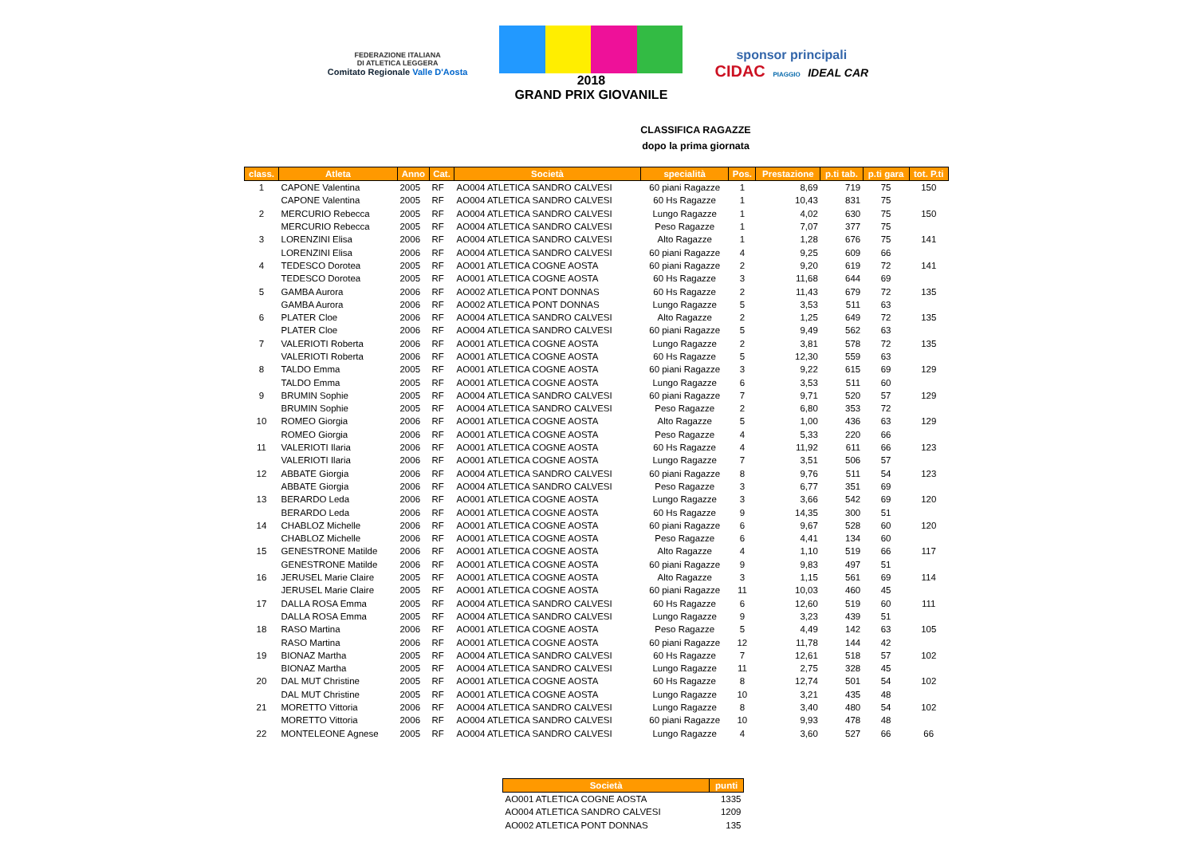FEDERAZIONE ITALIANA
DI ATLETICA LEGGERA
Comitato Regionale Valle D'Aosta
2018
GRAND PRIX GIOVANILE
sponsor principali
CIDAC PIAGGIO IDEAL CAR
CLASSIFICA RAGAZZE
dopo la prima giornata
| class. | Atleta | Anno | Cat. | Società | specialità | Pos. | Prestazione | p.ti tab. | p.ti gara | tot. P.ti |
| --- | --- | --- | --- | --- | --- | --- | --- | --- | --- | --- |
| 1 | CAPONE Valentina | 2005 | RF | AO004 ATLETICA SANDRO CALVESI | 60 piani Ragazze | 1 | 8,69 | 719 | 75 | 150 |
| | CAPONE Valentina | 2005 | RF | AO004 ATLETICA SANDRO CALVESI | 60 Hs Ragazze | 1 | 10,43 | 831 | 75 | |
| 2 | MERCURIO Rebecca | 2005 | RF | AO004 ATLETICA SANDRO CALVESI | Lungo Ragazze | 1 | 4,02 | 630 | 75 | 150 |
| | MERCURIO Rebecca | 2005 | RF | AO004 ATLETICA SANDRO CALVESI | Peso Ragazze | 1 | 7,07 | 377 | 75 | |
| 3 | LORENZINI Elisa | 2006 | RF | AO004 ATLETICA SANDRO CALVESI | Alto Ragazze | 1 | 1,28 | 676 | 75 | 141 |
| | LORENZINI Elisa | 2006 | RF | AO004 ATLETICA SANDRO CALVESI | 60 piani Ragazze | 4 | 9,25 | 609 | 66 | |
| 4 | TEDESCO Dorotea | 2005 | RF | AO001 ATLETICA COGNE AOSTA | 60 piani Ragazze | 2 | 9,20 | 619 | 72 | 141 |
| | TEDESCO Dorotea | 2005 | RF | AO001 ATLETICA COGNE AOSTA | 60 Hs Ragazze | 3 | 11,68 | 644 | 69 | |
| 5 | GAMBA Aurora | 2006 | RF | AO002 ATLETICA PONT DONNAS | 60 Hs Ragazze | 2 | 11,43 | 679 | 72 | 135 |
| | GAMBA Aurora | 2006 | RF | AO002 ATLETICA PONT DONNAS | Lungo Ragazze | 5 | 3,53 | 511 | 63 | |
| 6 | PLATER Cloe | 2006 | RF | AO004 ATLETICA SANDRO CALVESI | Alto Ragazze | 2 | 1,25 | 649 | 72 | 135 |
| | PLATER Cloe | 2006 | RF | AO004 ATLETICA SANDRO CALVESI | 60 piani Ragazze | 5 | 9,49 | 562 | 63 | |
| 7 | VALERIOTI Roberta | 2006 | RF | AO001 ATLETICA COGNE AOSTA | Lungo Ragazze | 2 | 3,81 | 578 | 72 | 135 |
| | VALERIOTI Roberta | 2006 | RF | AO001 ATLETICA COGNE AOSTA | 60 Hs Ragazze | 5 | 12,30 | 559 | 63 | |
| 8 | TALDO Emma | 2005 | RF | AO001 ATLETICA COGNE AOSTA | 60 piani Ragazze | 3 | 9,22 | 615 | 69 | 129 |
| | TALDO Emma | 2005 | RF | AO001 ATLETICA COGNE AOSTA | Lungo Ragazze | 6 | 3,53 | 511 | 60 | |
| 9 | BRUMIN Sophie | 2005 | RF | AO004 ATLETICA SANDRO CALVESI | 60 piani Ragazze | 7 | 9,71 | 520 | 57 | 129 |
| | BRUMIN Sophie | 2005 | RF | AO004 ATLETICA SANDRO CALVESI | Peso Ragazze | 2 | 6,80 | 353 | 72 | |
| 10 | ROMEO Giorgia | 2006 | RF | AO001 ATLETICA COGNE AOSTA | Alto Ragazze | 5 | 1,00 | 436 | 63 | 129 |
| | ROMEO Giorgia | 2006 | RF | AO001 ATLETICA COGNE AOSTA | Peso Ragazze | 4 | 5,33 | 220 | 66 | |
| 11 | VALERIOTI Ilaria | 2006 | RF | AO001 ATLETICA COGNE AOSTA | 60 Hs Ragazze | 4 | 11,92 | 611 | 66 | 123 |
| | VALERIOTI Ilaria | 2006 | RF | AO001 ATLETICA COGNE AOSTA | Lungo Ragazze | 7 | 3,51 | 506 | 57 | |
| 12 | ABBATE Giorgia | 2006 | RF | AO004 ATLETICA SANDRO CALVESI | 60 piani Ragazze | 8 | 9,76 | 511 | 54 | 123 |
| | ABBATE Giorgia | 2006 | RF | AO004 ATLETICA SANDRO CALVESI | Peso Ragazze | 3 | 6,77 | 351 | 69 | |
| 13 | BERARDO Leda | 2006 | RF | AO001 ATLETICA COGNE AOSTA | Lungo Ragazze | 3 | 3,66 | 542 | 69 | 120 |
| | BERARDO Leda | 2006 | RF | AO001 ATLETICA COGNE AOSTA | 60 Hs Ragazze | 9 | 14,35 | 300 | 51 | |
| 14 | CHABLOZ Michelle | 2006 | RF | AO001 ATLETICA COGNE AOSTA | 60 piani Ragazze | 6 | 9,67 | 528 | 60 | 120 |
| | CHABLOZ Michelle | 2006 | RF | AO001 ATLETICA COGNE AOSTA | Peso Ragazze | 6 | 4,41 | 134 | 60 | |
| 15 | GENESTRONE Matilde | 2006 | RF | AO001 ATLETICA COGNE AOSTA | Alto Ragazze | 4 | 1,10 | 519 | 66 | 117 |
| | GENESTRONE Matilde | 2006 | RF | AO001 ATLETICA COGNE AOSTA | 60 piani Ragazze | 9 | 9,83 | 497 | 51 | |
| 16 | JERUSEL Marie Claire | 2005 | RF | AO001 ATLETICA COGNE AOSTA | Alto Ragazze | 3 | 1,15 | 561 | 69 | 114 |
| | JERUSEL Marie Claire | 2005 | RF | AO001 ATLETICA COGNE AOSTA | 60 piani Ragazze | 11 | 10,03 | 460 | 45 | |
| 17 | DALLA ROSA Emma | 2005 | RF | AO004 ATLETICA SANDRO CALVESI | 60 Hs Ragazze | 6 | 12,60 | 519 | 60 | 111 |
| | DALLA ROSA Emma | 2005 | RF | AO004 ATLETICA SANDRO CALVESI | Lungo Ragazze | 9 | 3,23 | 439 | 51 | |
| 18 | RASO Martina | 2006 | RF | AO001 ATLETICA COGNE AOSTA | Peso Ragazze | 5 | 4,49 | 142 | 63 | 105 |
| | RASO Martina | 2006 | RF | AO001 ATLETICA COGNE AOSTA | 60 piani Ragazze | 12 | 11,78 | 144 | 42 | |
| 19 | BIONAZ Martha | 2005 | RF | AO004 ATLETICA SANDRO CALVESI | 60 Hs Ragazze | 7 | 12,61 | 518 | 57 | 102 |
| | BIONAZ Martha | 2005 | RF | AO004 ATLETICA SANDRO CALVESI | Lungo Ragazze | 11 | 2,75 | 328 | 45 | |
| 20 | DAL MUT Christine | 2005 | RF | AO001 ATLETICA COGNE AOSTA | 60 Hs Ragazze | 8 | 12,74 | 501 | 54 | 102 |
| | DAL MUT Christine | 2005 | RF | AO001 ATLETICA COGNE AOSTA | Lungo Ragazze | 10 | 3,21 | 435 | 48 | |
| 21 | MORETTO Vittoria | 2006 | RF | AO004 ATLETICA SANDRO CALVESI | Lungo Ragazze | 8 | 3,40 | 480 | 54 | 102 |
| | MORETTO Vittoria | 2006 | RF | AO004 ATLETICA SANDRO CALVESI | 60 piani Ragazze | 10 | 9,93 | 478 | 48 | |
| 22 | MONTELEONE Agnese | 2005 | RF | AO004 ATLETICA SANDRO CALVESI | Lungo Ragazze | 4 | 3,60 | 527 | 66 | 66 |
| Società | punti |
| --- | --- |
| AO001 ATLETICA COGNE AOSTA | 1335 |
| AO004 ATLETICA SANDRO CALVESI | 1209 |
| AO002 ATLETICA PONT DONNAS | 135 |